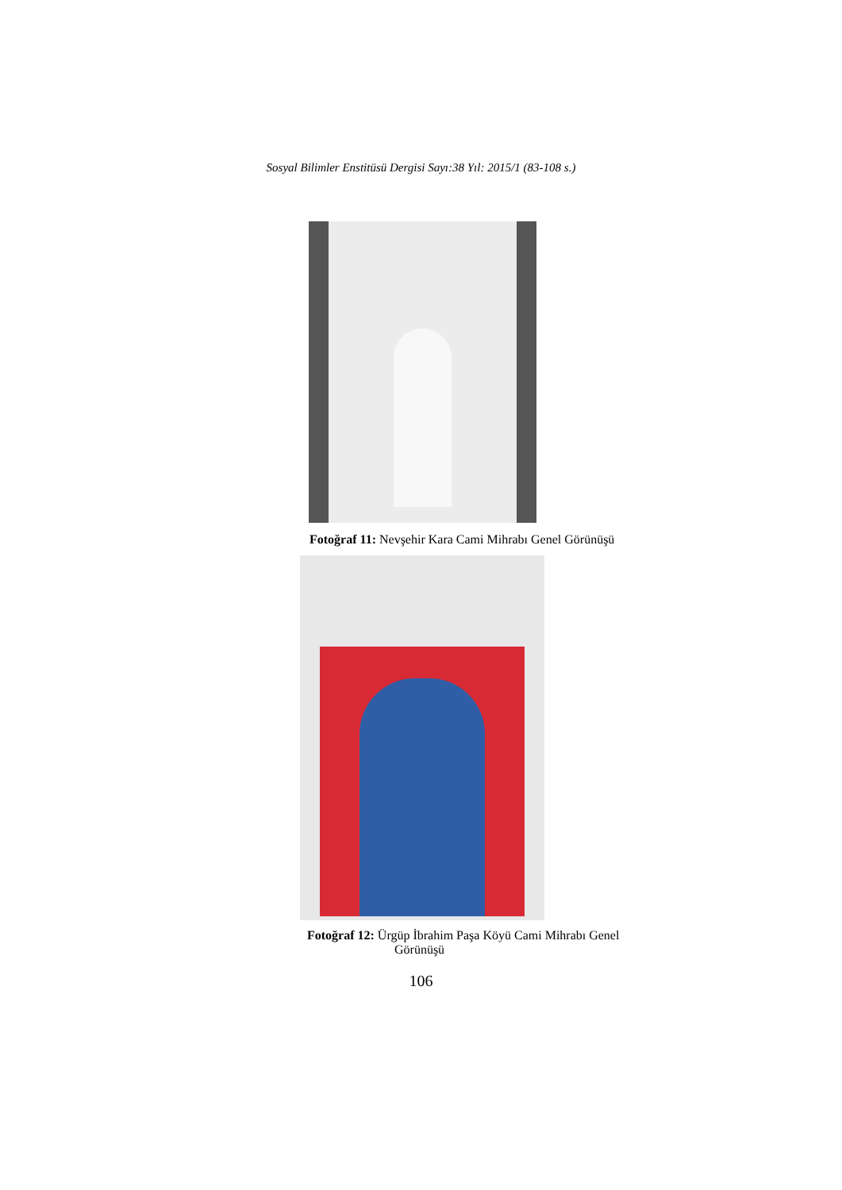Sosyal Bilimler Enstitüsü Dergisi Sayı:38 Yıl: 2015/1 (83-108 s.)
Fotoğraf 11: Nevşehir Kara Cami Mihrabı Genel Görünüşü
Fotoğraf 12: Ürgüp İbrahim Paşa Köyü Cami Mihrabı Genel
Görünüşü
106